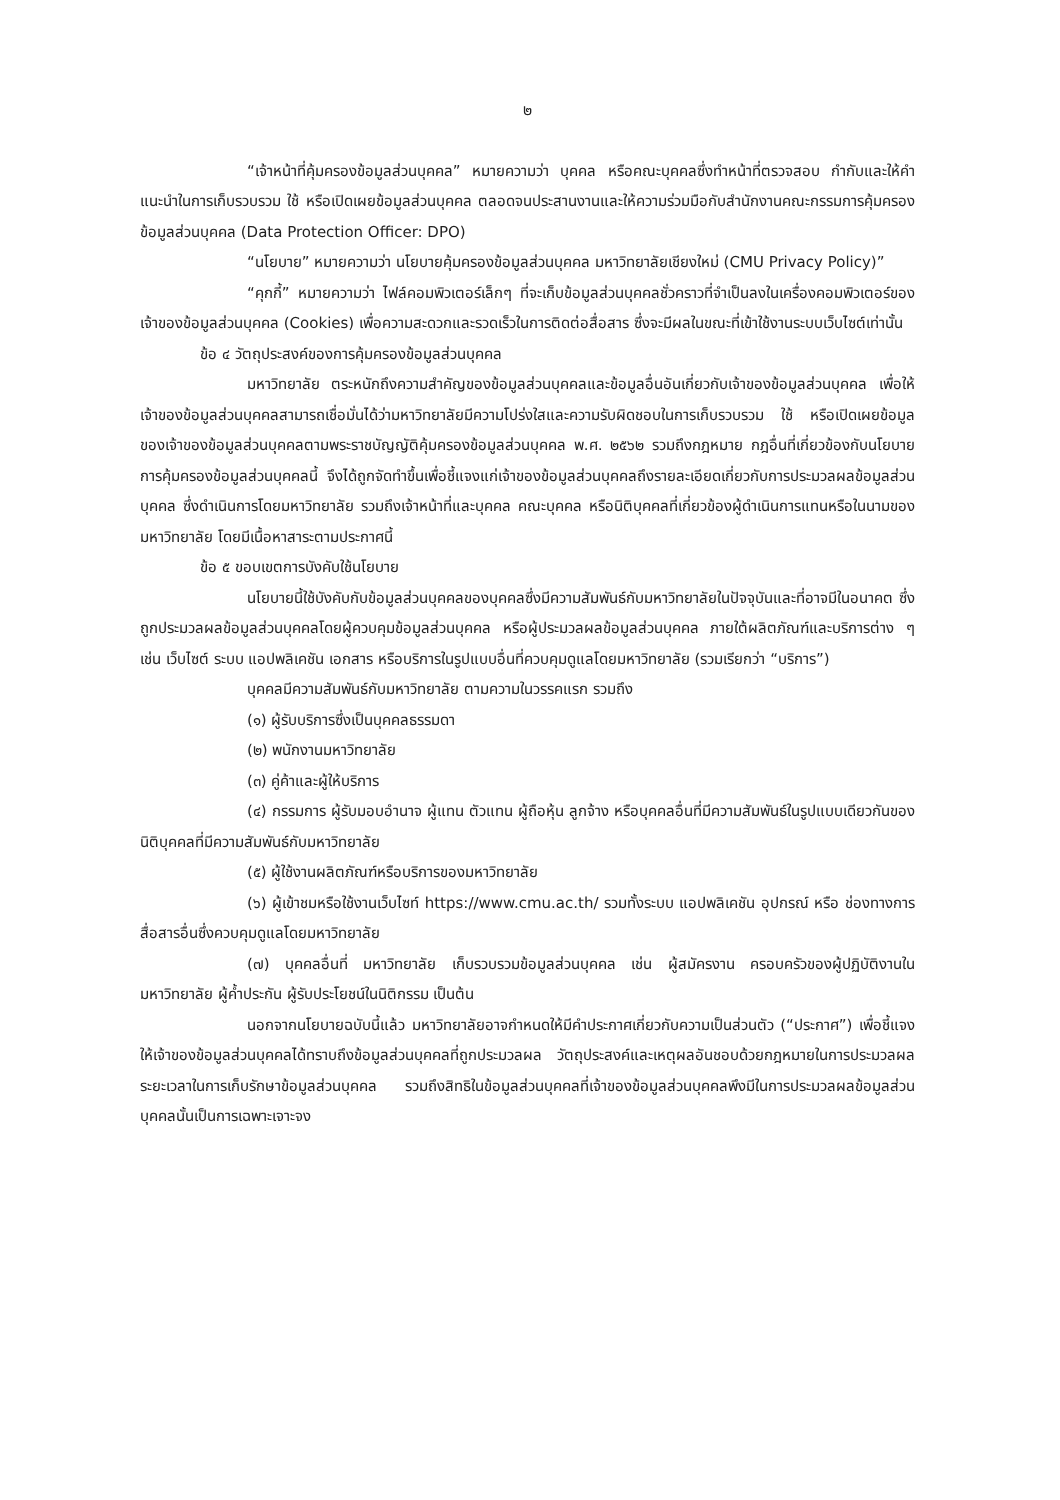๒
“เจ้าหน้าที่คุ้มครองข้อมูลส่วนบุคคล” หมายความว่า บุคคล หรือคณะบุคคลซึ่งทำหน้าที่ตรวจสอบ กำกับและให้คำแนะนำในการเก็บรวบรวม ใช้ หรือเปิดเผยข้อมูลส่วนบุคคล ตลอดจนประสานงานและให้ความร่วมมือกับสำนักงานคณะกรรมการคุ้มครองข้อมูลส่วนบุคคล (Data Protection Officer: DPO)
“นโยบาย” หมายความว่า นโยบายคุ้มครองข้อมูลส่วนบุคคล มหาวิทยาลัยเชียงใหม่ (CMU Privacy Policy)”
“คุกกี้” หมายความว่า ไฟล์คอมพิวเตอร์เล็กๆ ที่จะเก็บข้อมูลส่วนบุคคลชั่วคราวที่จำเป็นลงในเครื่องคอมพิวเตอร์ของเจ้าของข้อมูลส่วนบุคคล (Cookies) เพื่อความสะดวกและรวดเร็วในการติดต่อสื่อสาร ซึ่งจะมีผลในขณะที่เข้าใช้งานระบบเว็บไซต์เท่านั้น
ข้อ ๔ วัตถุประสงค์ของการคุ้มครองข้อมูลส่วนบุคคล
มหาวิทยาลัย ตระหนักถึงความสำคัญของข้อมูลส่วนบุคคลและข้อมูลอื่นอันเกี่ยวกับเจ้าของข้อมูลส่วนบุคคล เพื่อให้เจ้าของข้อมูลส่วนบุคคลสามารถเชื่อมั่นได้ว่ามหาวิทยาลัยมีความโปร่งใสและความรับผิดชอบในการเก็บรวบรวม ใช้ หรือเปิดเผยข้อมูลของเจ้าของข้อมูลส่วนบุคคลตามพระราชบัญญัติคุ้มครองข้อมูลส่วนบุคคล พ.ศ. ๒๕๖๒ รวมถึงกฎหมาย กฎอื่นที่เกี่ยวข้องกับนโยบายการคุ้มครองข้อมูลส่วนบุคคลนี้ จึงได้ถูกจัดทำขึ้นเพื่อชี้แจงแก่เจ้าของข้อมูลส่วนบุคคลถึงรายละเอียดเกี่ยวกับการประมวลผลข้อมูลส่วนบุคคล ซึ่งดำเนินการโดยมหาวิทยาลัย รวมถึงเจ้าหน้าที่และบุคคล คณะบุคคล หรือนิติบุคคลที่เกี่ยวข้องผู้ดำเนินการแทนหรือในนามของมหาวิทยาลัย โดยมีเนื้อหาสาระตามประกาศนี้
ข้อ ๕ ขอบเขตการบังคับใช้นโยบาย
นโยบายนี้ใช้บังคับกับข้อมูลส่วนบุคคลของบุคคลซึ่งมีความสัมพันธ์กับมหาวิทยาลัยในปัจจุบันและที่อาจมีในอนาคต ซึ่งถูกประมวลผลข้อมูลส่วนบุคคลโดยผู้ควบคุมข้อมูลส่วนบุคคล หรือผู้ประมวลผลข้อมูลส่วนบุคคล ภายใต้ผลิตภัณฑ์และบริการต่าง ๆ เช่น เว็บไซต์ ระบบ แอปพลิเคชัน เอกสาร หรือบริการในรูปแบบอื่นที่ควบคุมดูแลโดยมหาวิทยาลัย (รวมเรียกว่า “บริการ”)
บุคคลมีความสัมพันธ์กับมหาวิทยาลัย ตามความในวรรคแรก รวมถึง
(๑) ผู้รับบริการซึ่งเป็นบุคคลธรรมดา
(๒) พนักงานมหาวิทยาลัย
(๓) คู่ค้าและผู้ให้บริการ
(๔) กรรมการ ผู้รับมอบอำนาจ ผู้แทน ตัวแทน ผู้ถือหุ้น ลูกจ้าง หรือบุคคลอื่นที่มีความสัมพันธ์ในรูปแบบเดียวกันของนิติบุคคลที่มีความสัมพันธ์กับมหาวิทยาลัย
(๕) ผู้ใช้งานผลิตภัณฑ์หรือบริการของมหาวิทยาลัย
(๖) ผู้เข้าชมหรือใช้งานเว็บไซท์ https://www.cmu.ac.th/ รวมทั้งระบบ แอปพลิเคชัน อุปกรณ์ หรือ ช่องทางการสื่อสารอื่นซึ่งควบคุมดูแลโดยมหาวิทยาลัย
(๗) บุคคลอื่นที่ มหาวิทยาลัย เก็บรวบรวมข้อมูลส่วนบุคคล เช่น ผู้สมัครงาน ครอบครัวของผู้ปฏิบัติงานในมหาวิทยาลัย ผู้ค้ำประกัน ผู้รับประโยชน์ในนิติกรรม เป็นต้น
นอกจากนโยบายฉบับนี้แล้ว มหาวิทยาลัยอาจกำหนดให้มีคำประกาศเกี่ยวกับความเป็นส่วนตัว (“ประกาศ”) เพื่อชี้แจงให้เจ้าของข้อมูลส่วนบุคคลได้ทราบถึงข้อมูลส่วนบุคคลที่ถูกประมวลผล วัตถุประสงค์และเหตุผลอันชอบด้วยกฎหมายในการประมวลผล ระยะเวลาในการเก็บรักษาข้อมูลส่วนบุคคล รวมถึงสิทธิในข้อมูลส่วนบุคคลที่เจ้าของข้อมูลส่วนบุคคลพึงมีในการประมวลผลข้อมูลส่วนบุคคลนั้นเป็นการเฉพาะเจาะจง